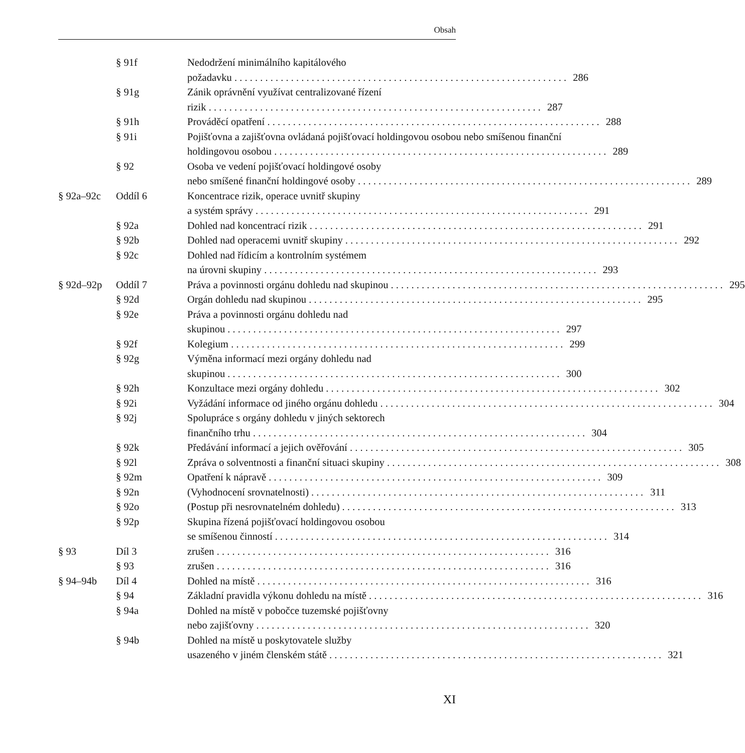Obsah
§ 91f Nedodržení minimálního kapitálového
požadavku 286
§ 91g Zánik oprávnění využívat centralizované řízení
rizik 287
§ 91h Prováděcí opatření 288
§ 91i Pojišťovna a zajišťovna ovládaná pojišťovací holdingovou osobou nebo smíšenou finanční
holdingovou osobou 289
§ 92 Osoba ve vedení pojišťovací holdingové osoby
nebo smíšené finanční holdingové osoby 289
§ 92a–92c Oddíl 6 Koncentrace rizik, operace uvnitř skupiny
a systém správy 291
§ 92a Dohled nad koncentrací rizik 291
§ 92b Dohled nad operacemi uvnitř skupiny 292
§ 92c Dohled nad řídicím a kontrolním systémem
na úrovni skupiny 293
§ 92d–92p Oddíl 7 Práva a povinnosti orgánu dohledu nad skupinou 295
§ 92d Orgán dohledu nad skupinou 295
§ 92e Práva a povinnosti orgánu dohledu nad
skupinou 297
§ 92f Kolegium 299
§ 92g Výměna informací mezi orgány dohledu nad
skupinou 300
§ 92h Konzultace mezi orgány dohledu 302
§ 92i Vyžádání informace od jiného orgánu dohledu 304
§ 92j Spolupráce s orgány dohledu v jiných sektorech
finančního trhu 304
§ 92k Předávání informací a jejich ověřování 305
§ 92l Zpráva o solventnosti a finanční situaci skupiny 308
§ 92m Opatření k nápravě 309
§ 92n (Vyhodnocení srovnatelnosti) 311
§ 92o (Postup při nesrovnatelném dohledu) 313
§ 92p Skupina řízená pojišťovací holdingovou osobou
se smíšenou činností 314
§ 93 Díl 3 zrušen 316
§ 93 zrušen 316
§ 94–94b Díl 4 Dohled na místě 316
§ 94 Základní pravidla výkonu dohledu na místě 316
§ 94a Dohled na místě v pobočce tuzemské pojišťovny
nebo zajišťovny 320
§ 94b Dohled na místě u poskytovatele služby
usazeného v jiném členském státě 321
XI